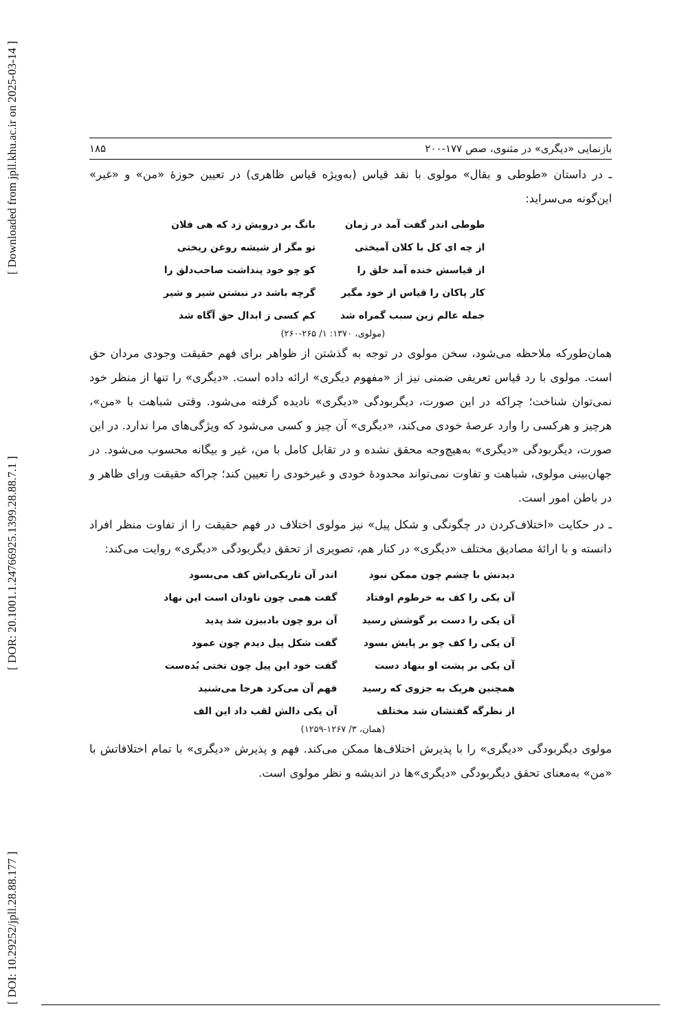[ DOI: 10.29252/jpll.28.88.177 ] [ DOR: 20.1001.1.24766925.1399.28.88.7.1 ] [ Downloaded from jpll.khu.ac.ir on 2025-03-14 ]
بازنمایی «دیگری» در مثنوی، صص ۱۷۷-۲۰۰ ۱۸۵
ـ در داستان «طوطی و بقال» مولوی با نقد قیاس (به‌ویژه قیاس ظاهری) در تعیین حوزهٔ «من» و «غیر» این‌گونه می‌سراید:
| طوطی اندر گفت آمد در زمان | بانگ بر درویش زد که هی فلان |
| از چه ای کل با کلان آمیختی | تو مگر از شیشه روغن ریختی |
| از قیاسش خنده آمد خلق را | کو چو خود پنداشت صاحب‌دلق را |
| کار پاکان را قیاس از خود مگیر | گرچه باشد در نبشتن شیر و شیر |
| جمله عالم زین سبب گمراه شد | کم کسی ز ابدال حق آگاه شد |
(مولوی، ۱۳۷۰: ۱/ ۲۶۵-۲۶۰)
همان‌طورکه ملاحظه می‌شود، سخن مولوی در توجه به گذشتن از ظواهر برای فهم حقیقت وجودی مردان حق است. مولوی با رد قیاس تعریفی ضمنی نیز از «مفهوم دیگری» ارائه داده است. «دیگری» را تنها از منظر خود نمی‌توان شناخت؛ چراکه در این صورت، دیگربودگی «دیگری» نادیده گرفته می‌شود. وقتی شباهت با «من»، هرچیز و هرکسی را وارد عرصهٔ خودی می‌کند، «دیگری» آن چیز و کسی می‌شود که ویژگی‌های مرا ندارد. در این صورت، دیگربودگی «دیگری» به‌هیچ‌وجه محقق نشده و در تقابل کامل با من، غیر و بیگانه محسوب می‌شود. در جهان‌بینی مولوی، شباهت و تفاوت نمی‌تواند محدودهٔ خودی و غیرخودی را تعیین کند؛ چراکه حقیقت ورای ظاهر و در باطن امور است.
ـ در حکایت «اختلاف‌کردن در چگونگی و شکل پیل» نیز مولوی اختلاف در فهم حقیقت را از تفاوت منظر افراد دانسته و با ارائهٔ مصادیق مختلف «دیگری» در کنار هم، تصویری از تحقق دیگربودگی «دیگری» روایت می‌کند:
| دیدنش با چشم چون ممکن نبود | اندر آن تاریکی‌اش کف می‌بسود |
| آن یکی را کف به خرطوم اوفتاد | گفت همی چون ناودان است این نهاد |
| آن یکی را دست بر گوشش رسید | آن برو چون بادبیزن شد پدید |
| آن یکی را کف چو بر پایش بسود | گفت شکل پیل دیدم چون عمود |
| آن یکی بر پشت او بنهاد دست | گفت خود این پیل چون تختی بُده‌ست |
| همچنین هریک به جزوی که رسید | فهم آن می‌کرد هرجا می‌شنید |
| از نظرگه گفتشان شد مختلف | آن یکی دالش لقب داد این الف |
(همان، ۳/ ۱۲۶۷-۱۲۵۹)
مولوی دیگربودگی «دیگری» را با پذیرش اختلاف‌ها ممکن می‌کند. فهم و پذیرش «دیگری» با تمام اختلافاتش با «من» به‌معنای تحقق دیگربودگی «دیگری»ها در اندیشه و نظر مولوی است.